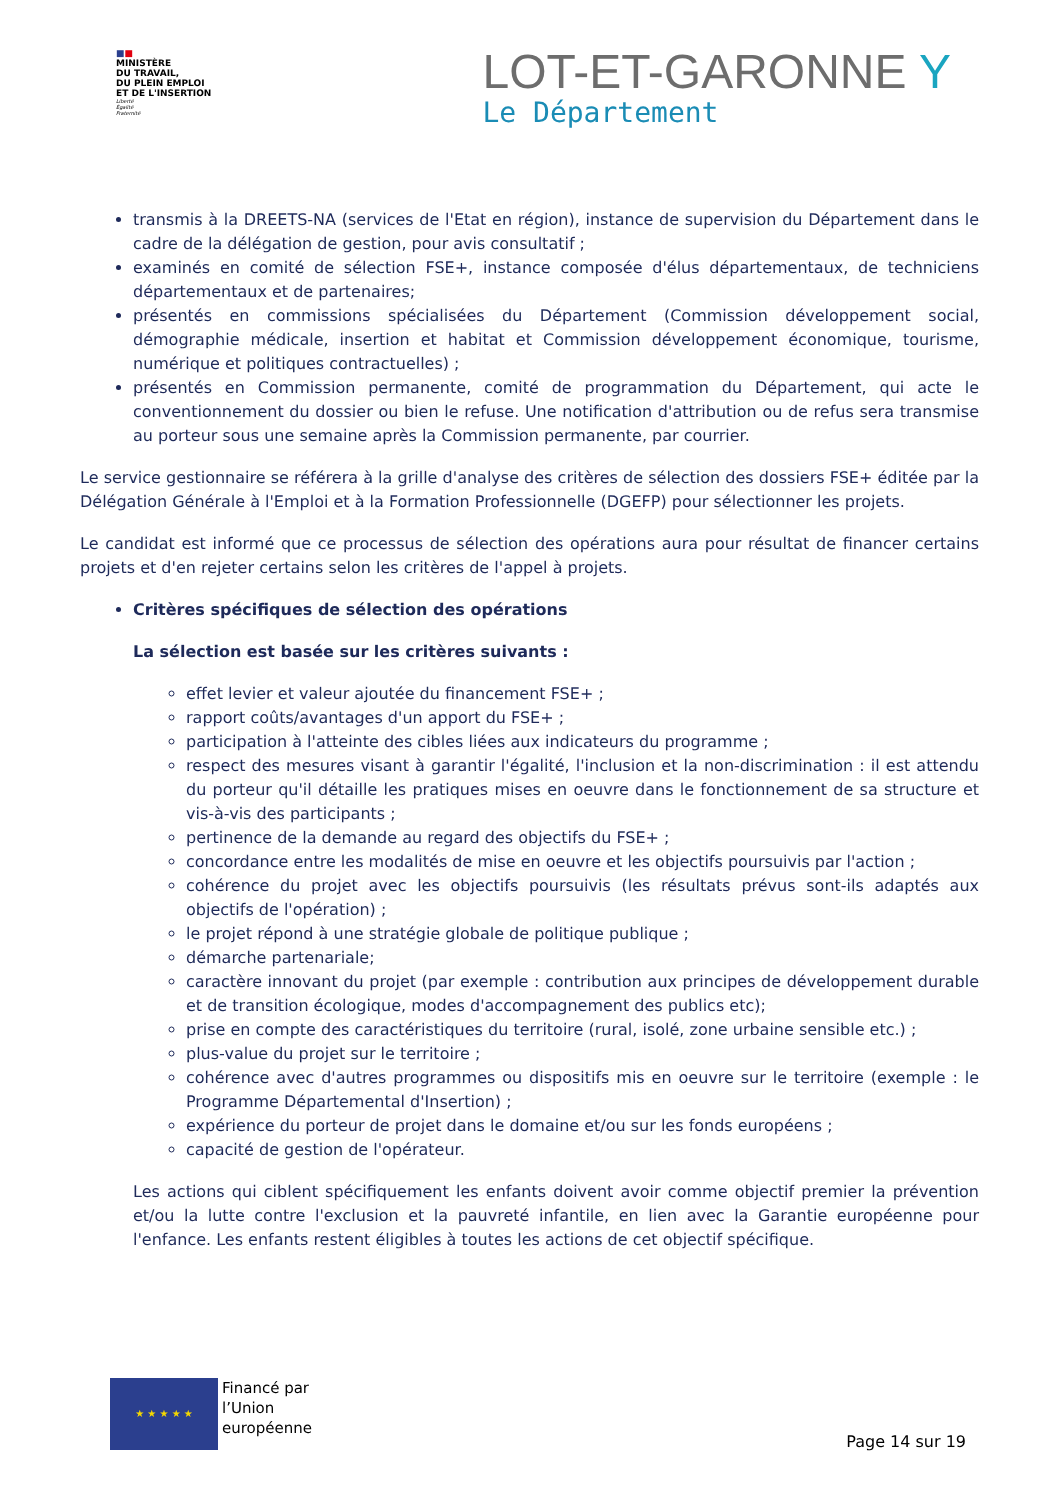■■
MINISTÈRE
DU TRAVAIL,
DU PLEIN EMPLOI
ET DE L'INSERTION
Liberté
Égalité
Fraternité
LOT-ET-GARONNE Y
Le Département
transmis à la DREETS-NA (services de l'Etat en région), instance de supervision du Département dans le cadre de la délégation de gestion, pour avis consultatif ;
examinés en comité de sélection FSE+, instance composée d'élus départementaux, de techniciens départementaux et de partenaires;
présentés en commissions spécialisées du Département (Commission développement social, démographie médicale, insertion et habitat et Commission développement économique, tourisme, numérique et politiques contractuelles) ;
présentés en Commission permanente, comité de programmation du Département, qui acte le conventionnement du dossier ou bien le refuse. Une notification d'attribution ou de refus sera transmise au porteur sous une semaine après la Commission permanente, par courrier.
Le service gestionnaire se référera à la grille d'analyse des critères de sélection des dossiers FSE+ éditée par la Délégation Générale à l'Emploi et à la Formation Professionnelle (DGEFP) pour sélectionner les projets.
Le candidat est informé que ce processus de sélection des opérations aura pour résultat de financer certains projets et d'en rejeter certains selon les critères de l'appel à projets.
Critères spécifiques de sélection des opérations
La sélection est basée sur les critères suivants :
effet levier et valeur ajoutée du financement FSE+ ;
rapport coûts/avantages d'un apport du FSE+ ;
participation à l'atteinte des cibles liées aux indicateurs du programme ;
respect des mesures visant à garantir l'égalité, l'inclusion et la non-discrimination : il est attendu du porteur qu'il détaille les pratiques mises en oeuvre dans le fonctionnement de sa structure et vis-à-vis des participants ;
pertinence de la demande au regard des objectifs du FSE+ ;
concordance entre les modalités de mise en oeuvre et les objectifs poursuivis par l'action ;
cohérence du projet avec les objectifs poursuivis (les résultats prévus sont-ils adaptés aux objectifs de l'opération) ;
le projet répond à une stratégie globale de politique publique ;
démarche partenariale;
caractère innovant du projet (par exemple : contribution aux principes de développement durable et de transition écologique, modes d'accompagnement des publics etc);
prise en compte des caractéristiques du territoire (rural, isolé, zone urbaine sensible etc.) ;
plus-value du projet sur le territoire ;
cohérence avec d'autres programmes ou dispositifs mis en oeuvre sur le territoire (exemple : le Programme Départemental d'Insertion) ;
expérience du porteur de projet dans le domaine et/ou sur les fonds européens ;
capacité de gestion de l'opérateur.
Les actions qui ciblent spécifiquement les enfants doivent avoir comme objectif premier la prévention et/ou la lutte contre l'exclusion et la pauvreté infantile, en lien avec la Garantie européenne pour l'enfance. Les enfants restent éligibles à toutes les actions de cet objectif spécifique.
★ ★ ★ ★ ★
Financé par
l’Union
européenne
Page 14 sur 19